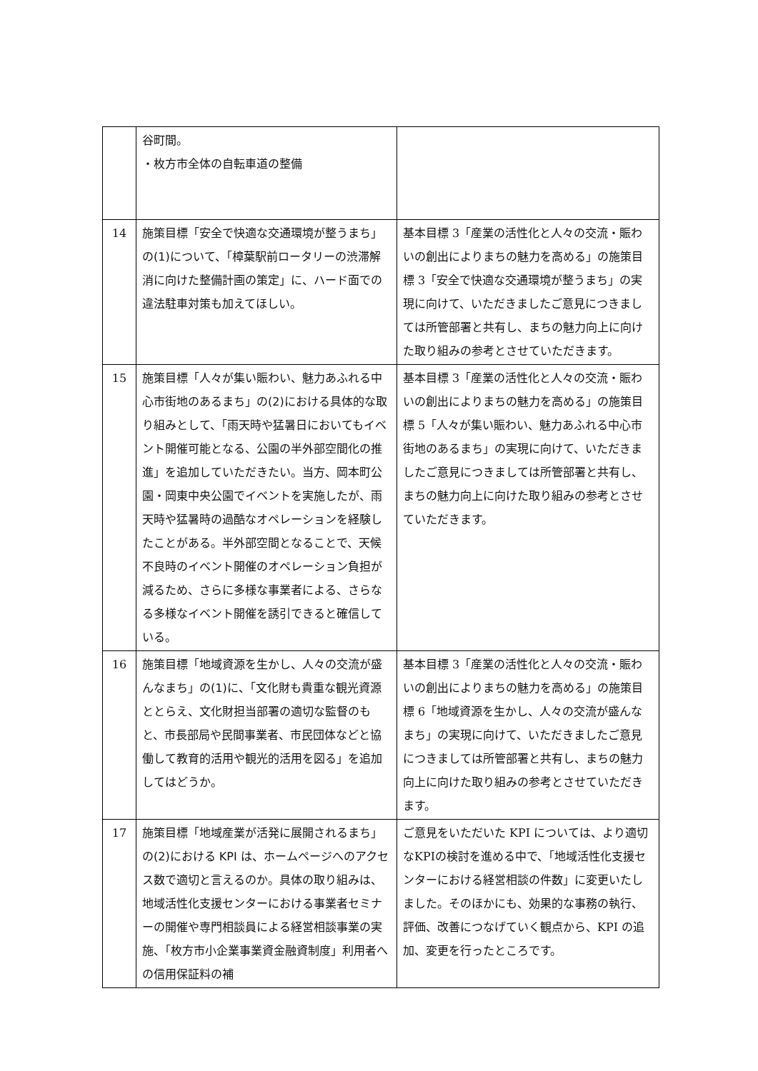| | 谷町間。 ・枚方市全体の自転車道の整備 | |
| 14 | 施策目標「安全で快適な交通環境が整うまち」の(1)について、「樟葉駅前ロータリーの渋滞解消に向けた整備計画の策定」に、ハード面での違法駐車対策も加えてほしい。 | 基本目標 3「産業の活性化と人々の交流・賑わいの創出によりまちの魅力を高める」の施策目標 3「安全で快適な交通環境が整うまち」の実現に向けて、いただきましたご意見につきましては所管部署と共有し、まちの魅力向上に向けた取り組みの参考とさせていただきます。 |
| 15 | 施策目標「人々が集い賑わい、魅力あふれる中心市街地のあるまち」の(2)における具体的な取り組みとして、「雨天時や猛暑日においてもイベント開催可能となる、公園の半外部空間化の推進」を追加していただきたい。当方、岡本町公園・岡東中央公園でイベントを実施したが、雨天時や猛暑時の過酷なオペレーションを経験したことがある。半外部空間となることで、天候不良時のイベント開催のオペレーション負担が減るため、さらに多様な事業者による、さらなる多様なイベント開催を誘引できると確信している。 | 基本目標 3「産業の活性化と人々の交流・賑わいの創出によりまちの魅力を高める」の施策目標 5「人々が集い賑わい、魅力あふれる中心市街地のあるまち」の実現に向けて、いただきましたご意見につきましては所管部署と共有し、まちの魅力向上に向けた取り組みの参考とさせていただきます。 |
| 16 | 施策目標「地域資源を生かし、人々の交流が盛んなまち」の(1)に、「文化財も貴重な観光資源ととらえ、文化財担当部署の適切な監督のもと、市長部局や民間事業者、市民団体などと協働して教育的活用や観光的活用を図る」を追加してはどうか。 | 基本目標 3「産業の活性化と人々の交流・賑わいの創出によりまちの魅力を高める」の施策目標 6「地域資源を生かし、人々の交流が盛んなまち」の実現に向けて、いただきましたご意見につきましては所管部署と共有し、まちの魅力向上に向けた取り組みの参考とさせていただきます。 |
| 17 | 施策目標「地域産業が活発に展開されるまち」の(2)における KPI は、ホームページへのアクセス数で適切と言えるのか。具体の取り組みは、地域活性化支援センターにおける事業者セミナーの開催や専門相談員による経営相談事業の実施、「枚方市小企業事業資金融資制度」利用者への信用保証料の補 | ご意見をいただいた KPI については、より適切なKPIの検討を進める中で、「地域活性化支援センターにおける経営相談の件数」に変更いたしました。そのほかにも、効果的な事務の執行、評価、改善につなげていく観点から、KPI の追加、変更を行ったところです。 |